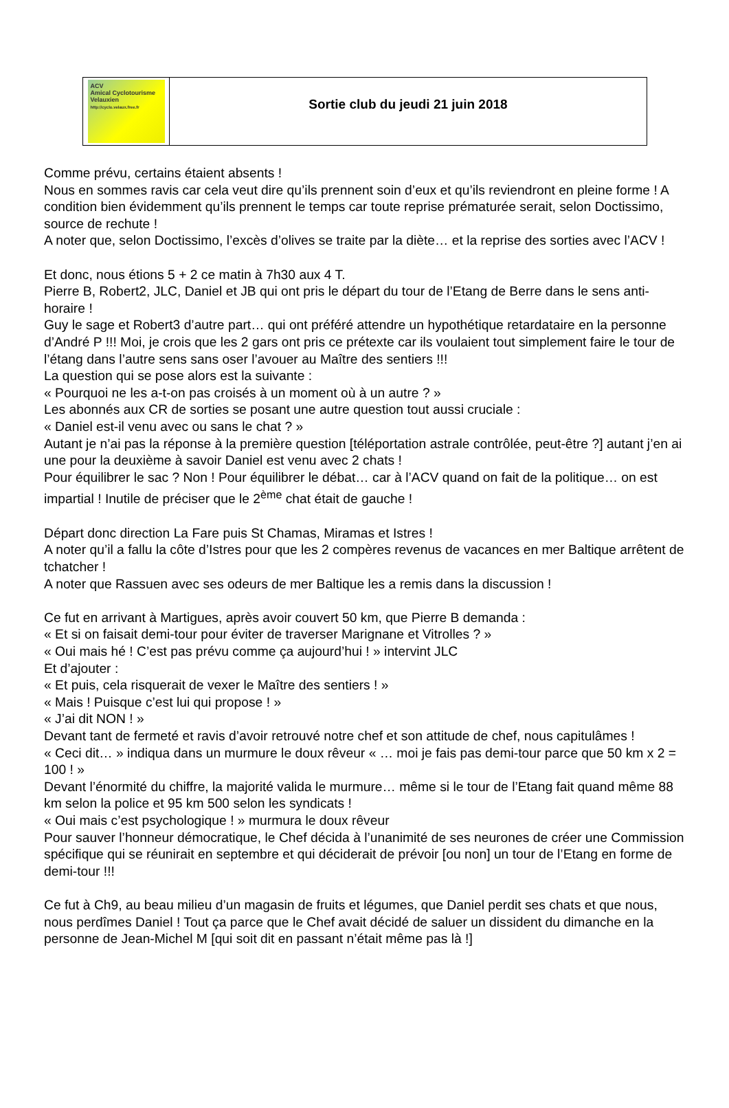ACV
Amical Cyclotourisme Velauxien
http://cyclo.velaux.free.fr
Sortie club du jeudi 21 juin 2018
Comme prévu, certains étaient absents !
Nous en sommes ravis car cela veut dire qu’ils prennent soin d’eux et qu’ils reviendront en pleine forme ! A condition bien évidemment qu’ils prennent le temps car toute reprise prématurée serait, selon Doctissimo, source de rechute !
A noter que, selon Doctissimo, l’excès d’olives se traite par la diète… et la reprise des sorties avec l’ACV !
Et donc, nous étions 5 + 2 ce matin à 7h30 aux 4 T.
Pierre B, Robert2, JLC, Daniel et JB qui ont pris le départ du tour de l’Etang de Berre dans le sens anti-horaire !
Guy le sage et Robert3 d’autre part… qui ont préféré attendre un hypothétique retardataire en la personne d’André P !!! Moi, je crois que les 2 gars ont pris ce prétexte car ils voulaient tout simplement faire le tour de l’étang dans l’autre sens sans oser l’avouer au Maître des sentiers !!!
La question qui se pose alors est la suivante :
« Pourquoi ne les a-t-on pas croisés à un moment où à un autre ? »
Les abonnés aux CR de sorties se posant une autre question tout aussi cruciale :
« Daniel est-il venu avec ou sans le chat ? »
Autant je n’ai pas la réponse à la première question [téléportation astrale contrôlée, peut-être ?] autant j’en ai une pour la deuxième à savoir Daniel est venu avec 2 chats !
Pour équilibrer le sac ? Non ! Pour équilibrer le débat… car à l’ACV quand on fait de la politique… on est impartial ! Inutile de préciser que le 2<sup>ème</sup> chat était de gauche !
Départ donc direction La Fare puis St Chamas, Miramas et Istres !
A noter qu’il a fallu la côte d’Istres pour que les 2 compères revenus de vacances en mer Baltique arrêtent de tchatcher !
A noter que Rassuen avec ses odeurs de mer Baltique les a remis dans la discussion !
Ce fut en arrivant à Martigues, après avoir couvert 50 km, que Pierre B demanda :
« Et si on faisait demi-tour pour éviter de traverser Marignane et Vitrolles ? »
« Oui mais hé ! C’est pas prévu comme ça aujourd’hui ! » intervint JLC
Et d’ajouter :
« Et puis, cela risquerait de vexer le Maître des sentiers ! »
« Mais ! Puisque c’est lui qui propose ! »
« J’ai dit NON ! »
Devant tant de fermeté et ravis d’avoir retrouvé notre chef et son attitude de chef, nous capitulâmes !
« Ceci dit… » indiqua dans un murmure le doux rêveur « … moi je fais pas demi-tour parce que 50 km x 2 = 100 ! »
Devant l’énormité du chiffre, la majorité valida le murmure… même si le tour de l’Etang fait quand même 88 km selon la police et 95 km 500 selon les syndicats !
« Oui mais c’est psychologique ! » murmura le doux rêveur
Pour sauver l’honneur démocratique, le Chef décida à l’unanimité de ses neurones de créer une Commission spécifique qui se réunirait en septembre et qui déciderait de prévoir [ou non] un tour de l’Etang en forme de demi-tour !!!
Ce fut à Ch9, au beau milieu d’un magasin de fruits et légumes, que Daniel perdit ses chats et que nous, nous perdîmes Daniel ! Tout ça parce que le Chef avait décidé de saluer un dissident du dimanche en la personne de Jean-Michel M [qui soit dit en passant n’était même pas là !]